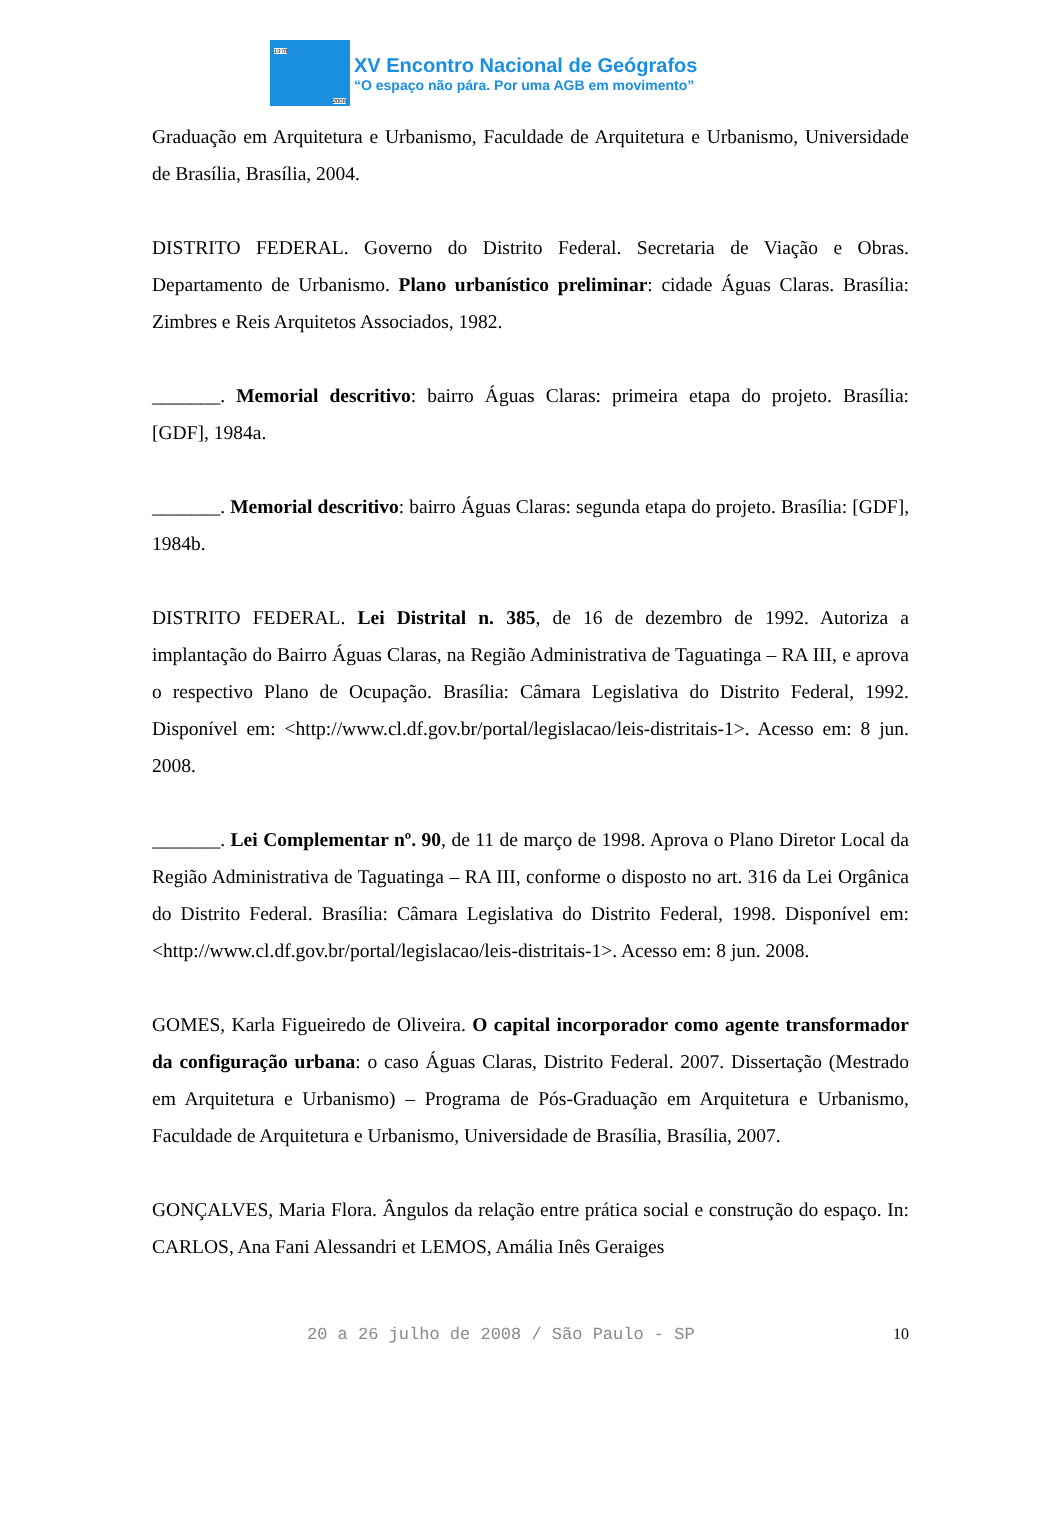1978
2008
XV Encontro Nacional de Geógrafos
“O espaço não pára. Por uma AGB em movimento”
Graduação em Arquitetura e Urbanismo, Faculdade de Arquitetura e Urbanismo, Universidade de Brasília, Brasília, 2004.
DISTRITO FEDERAL. Governo do Distrito Federal. Secretaria de Viação e Obras. Departamento de Urbanismo. Plano urbanístico preliminar: cidade Águas Claras. Brasília: Zimbres e Reis Arquitetos Associados, 1982.
_______. Memorial descritivo: bairro Águas Claras: primeira etapa do projeto. Brasília: [GDF], 1984a.
_______. Memorial descritivo: bairro Águas Claras: segunda etapa do projeto. Brasília: [GDF], 1984b.
DISTRITO FEDERAL. Lei Distrital n. 385, de 16 de dezembro de 1992. Autoriza a implantação do Bairro Águas Claras, na Região Administrativa de Taguatinga – RA III, e aprova o respectivo Plano de Ocupação. Brasília: Câmara Legislativa do Distrito Federal, 1992. Disponível em: <http://www.cl.df.gov.br/portal/legislacao/leis-distritais-1>. Acesso em: 8 jun. 2008.
_______. Lei Complementar nº. 90, de 11 de março de 1998. Aprova o Plano Diretor Local da Região Administrativa de Taguatinga – RA III, conforme o disposto no art. 316 da Lei Orgânica do Distrito Federal. Brasília: Câmara Legislativa do Distrito Federal, 1998. Disponível em: <http://www.cl.df.gov.br/portal/legislacao/leis-distritais-1>. Acesso em: 8 jun. 2008.
GOMES, Karla Figueiredo de Oliveira. O capital incorporador como agente transformador da configuração urbana: o caso Águas Claras, Distrito Federal. 2007. Dissertação (Mestrado em Arquitetura e Urbanismo) – Programa de Pós-Graduação em Arquitetura e Urbanismo, Faculdade de Arquitetura e Urbanismo, Universidade de Brasília, Brasília, 2007.
GONÇALVES, Maria Flora. Ângulos da relação entre prática social e construção do espaço. In: CARLOS, Ana Fani Alessandri et LEMOS, Amália Inês Geraiges
20 a 26 julho de 2008 / São Paulo - SP 10